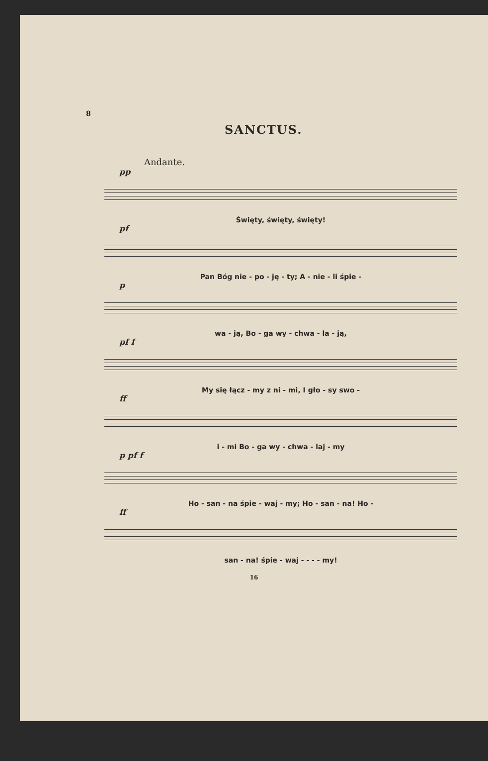8
SANCTUS.
Andante.
pp
Święty, święty, święty!
pf
Pan Bóg nie - po - ję - ty; A - nie - li śpie -
p
wa - ją, Bo - ga wy - chwa - la - ją,
pf f
My się łącz - my z ni - mi, I gło - sy swo -
ff
i - mi Bo - ga wy - chwa - laj - my
p pf f
Ho - san - na śpie - waj - my; Ho - san - na! Ho -
ff
san - na! śpie - waj - - - - my!
16